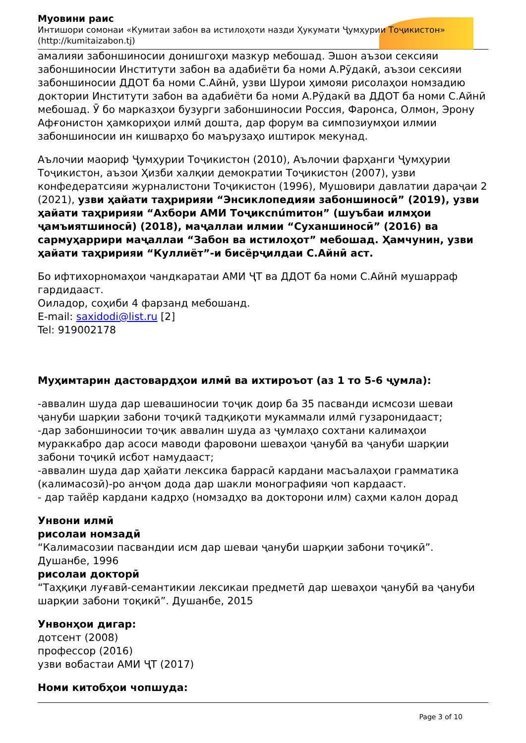Муовини раис
Интишори сомонаи «Кумитаи забон ва истилоҳоти назди Ҳукумати Ҷумҳурии Тоҷикистон»
(http://kumitaizabon.tj)
амалияи забоншиносии донишгоҳи мазкур мебошад. Эшон аъзои сексияи забоншиносии Институти забон ва адабиёти ба номи А.Рӯдакӣ, аъзои сексияи забоншиносии ДДОТ ба номи С.Айнӣ, узви Шурои ҳимояи рисолаҳои номзадию доктории Институти забон ва адабиёти ба номи А.Рӯдакӣ ва ДДОТ ба номи С.Айнӣ мебошад. Ӯ бо марказҳои бузурги забоншиносии Россия, Фаронса, Олмон, Эрону Афғонистон ҳамкориҳои илмӣ дошта, дар форум ва симпозиумҳои илмии забоншиносии ин кишварҳо бо маърузаҳо иштирок мекунад.
Аълочии маориф Ҷумҳурии Тоҷикистон (2010), Аълочии фарҳанги Ҷумҳурии Тоҷикистон, аъзои Ҳизби халқии демократии Тоҷикистон (2007), узви конфедератсияи журналистони Тоҷикистон (1996), Мушовири давлатии дараҷаи 2 (2021), узви ҳайати таҳририяи “Энсиклопедияи забоншиносӣ” (2019), узви ҳайати таҳририяи “Ахбори АМИ Тоҷиксnúmитон” (шуъбаи илмҳои ҷамъиятшиносӣ) (2018), маҷаллаи илмии “Суханшиносӣ” (2016) ва сармуҳаррири маҷаллаи “Забон ва истилоҳот” мебошад. Ҳамчунин, узви ҳайати таҳририяи “Куллиёт”-и бисёрҷилдаи С.Айнӣ аст.
Бо ифтихорномаҳои чандкаратаи АМИ ҶТ ва ДДОТ ба номи С.Айнӣ мушарраф гардидааст.
Оиладор, соҳиби 4 фарзанд мебошанд.
E-mail: saxidodi@list.ru [2]
Tel: 919002178
Муҳимтарин дастовардҳои илмӣ ва ихтироъот (аз 1 то 5-6 ҷумла):
-аввалин шуда дар шевашиносии тоҷик доир ба 35 пасванди исмсози шеваи ҷануби шарқии забони тоҷикӣ тадқиқоти мукаммали илмӣ гузаронидааст;
-дар забоншиносии тоҷик аввалин шуда аз ҷумлаҳо сохтани калимаҳои мураккабро дар асоси маводи фаровони шеваҳои ҷанубӣ ва ҷануби шарқии забони тоҷикӣ исбот намудааст;
-аввалин шуда дар ҳайати лексика баррасӣ кардани масъалаҳои грамматика (калимасозӣ)-ро анҷом дода дар шакли монографияи чоп кардааст.
- дар тайёр кардани кадрҳо (номзадҳо ва докторони илм) саҳми калон дорад
Унвони илмӣ
рисолаи номзадӣ
“Калимасозии пасвандии исм дар шеваи ҷануби шарқии забони тоҷикӣ”. Душанбе, 1996
рисолаи докторӣ
“Таҳқиқи луғавӣ-семантикии лексикаи предметӣ дар шеваҳои ҷанубӣ ва ҷануби шарқии забони тоқикӣ”. Душанбе, 2015
Унвонҳои дигар:
дотсент (2008)
профессор (2016)
узви вобастаи АМИ ҶТ (2017)
Номи китобҳои чопшуда:
Page 3 of 10